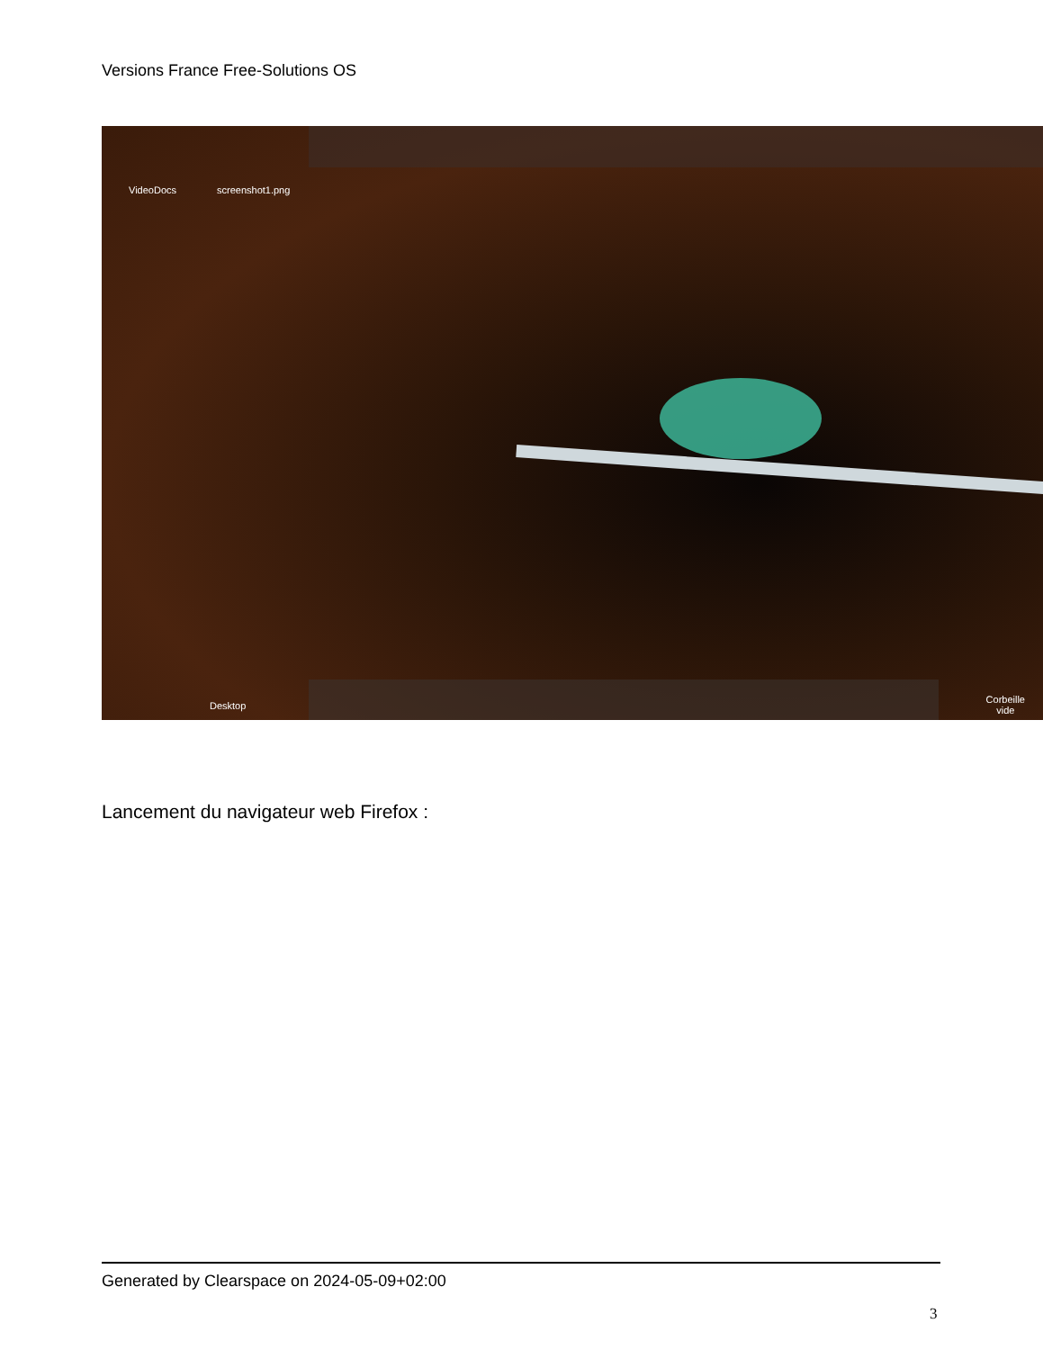Versions France Free-Solutions OS
VideoDocs screenshot1.png
Desktop
Corbeille
vide
Lancement du navigateur web Firefox :
Generated by Clearspace on 2024-05-09+02:00
3